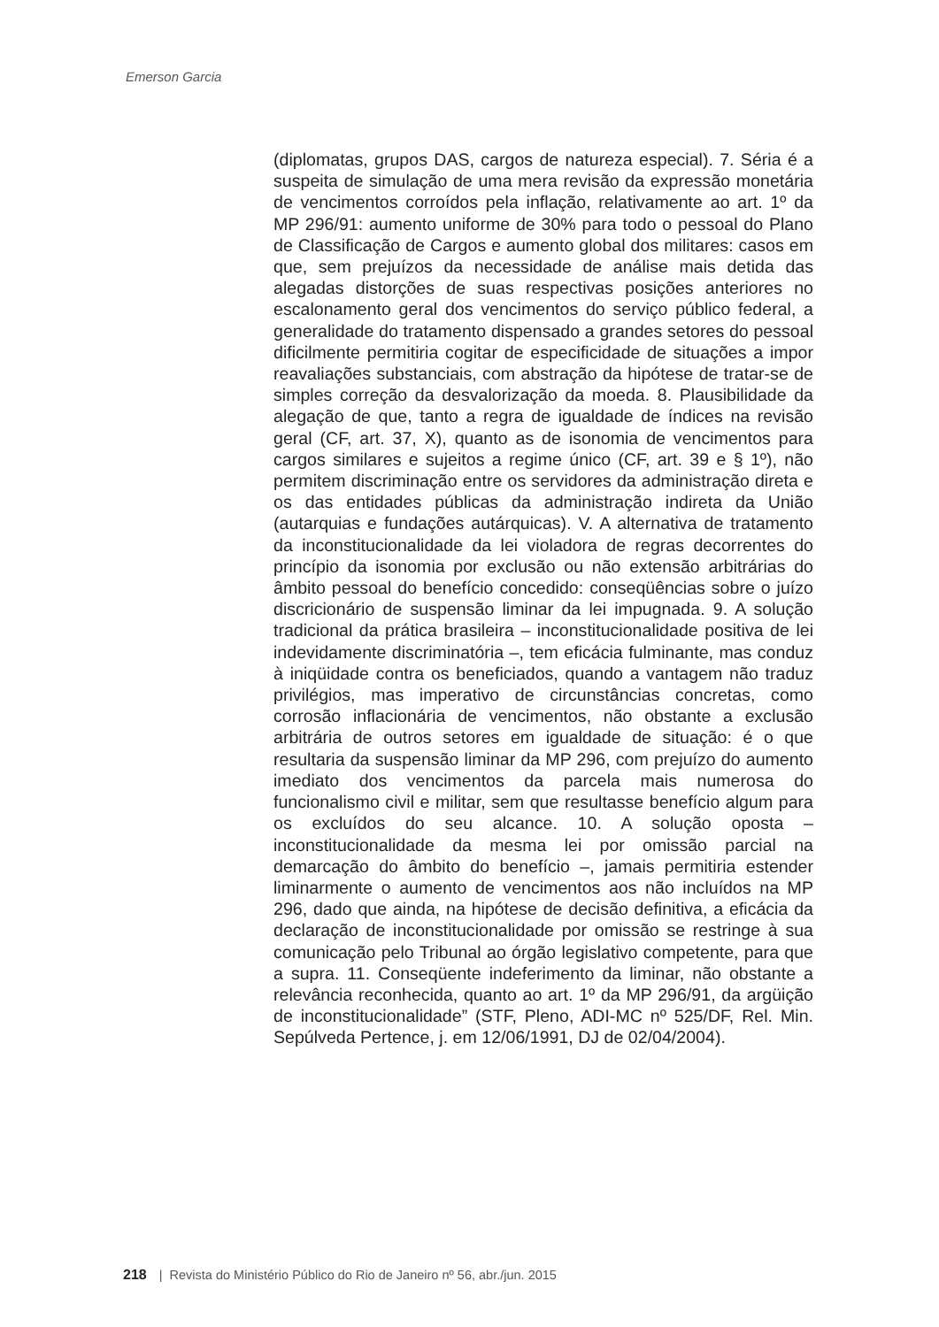Emerson Garcia
(diplomatas, grupos DAS, cargos de natureza especial). 7. Séria é a suspeita de simulação de uma mera revisão da expressão monetária de vencimentos corroídos pela inflação, relativamente ao art. 1º da MP 296/91: aumento uniforme de 30% para todo o pessoal do Plano de Classificação de Cargos e aumento global dos militares: casos em que, sem prejuízos da necessidade de análise mais detida das alegadas distorções de suas respectivas posições anteriores no escalonamento geral dos vencimentos do serviço público federal, a generalidade do tratamento dispensado a grandes setores do pessoal dificilmente permitiria cogitar de especificidade de situações a impor reavaliações substanciais, com abstração da hipótese de tratar-se de simples correção da desvalorização da moeda. 8. Plausibilidade da alegação de que, tanto a regra de igualdade de índices na revisão geral (CF, art. 37, X), quanto as de isonomia de vencimentos para cargos similares e sujeitos a regime único (CF, art. 39 e § 1º), não permitem discriminação entre os servidores da administração direta e os das entidades públicas da administração indireta da União (autarquias e fundações autárquicas). V. A alternativa de tratamento da inconstitucionalidade da lei violadora de regras decorrentes do princípio da isonomia por exclusão ou não extensão arbitrárias do âmbito pessoal do benefício concedido: conseqüências sobre o juízo discricionário de suspensão liminar da lei impugnada. 9. A solução tradicional da prática brasileira – inconstitucionalidade positiva de lei indevidamente discriminatória –, tem eficácia fulminante, mas conduz à iniqüidade contra os beneficiados, quando a vantagem não traduz privilégios, mas imperativo de circunstâncias concretas, como corrosão inflacionária de vencimentos, não obstante a exclusão arbitrária de outros setores em igualdade de situação: é o que resultaria da suspensão liminar da MP 296, com prejuízo do aumento imediato dos vencimentos da parcela mais numerosa do funcionalismo civil e militar, sem que resultasse benefício algum para os excluídos do seu alcance. 10. A solução oposta – inconstitucionalidade da mesma lei por omissão parcial na demarcação do âmbito do benefício –, jamais permitiria estender liminarmente o aumento de vencimentos aos não incluídos na MP 296, dado que ainda, na hipótese de decisão definitiva, a eficácia da declaração de inconstitucionalidade por omissão se restringe à sua comunicação pelo Tribunal ao órgão legislativo competente, para que a supra. 11. Conseqüente indeferimento da liminar, não obstante a relevância reconhecida, quanto ao art. 1º da MP 296/91, da argüição de inconstitucionalidade” (STF, Pleno, ADI-MC nº 525/DF, Rel. Min. Sepúlveda Pertence, j. em 12/06/1991, DJ de 02/04/2004).
218 | Revista do Ministério Público do Rio de Janeiro nº 56, abr./jun. 2015